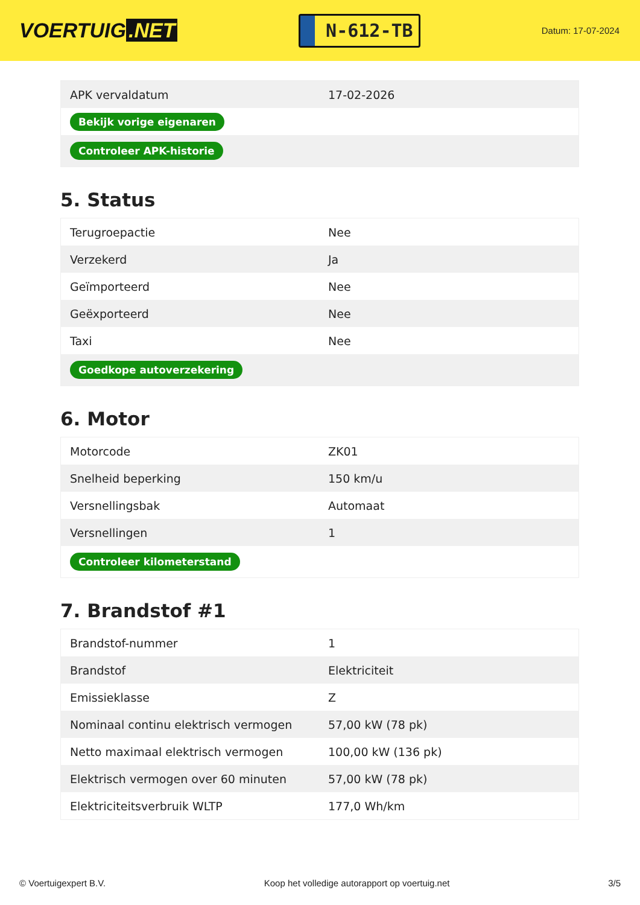VOERTUIG.NET
N-612-TB
Datum: 17-07-2024
| APK vervaldatum | 17-02-2026 |
| Bekijk vorige eigenaren | |
| Controleer APK-historie | |
5. Status
| Terugroepactie | Nee |
| Verzekerd | Ja |
| Geïmporteerd | Nee |
| Geëxporteerd | Nee |
| Taxi | Nee |
| Goedkope autoverzekering | |
6. Motor
| Motorcode | ZK01 |
| Snelheid beperking | 150 km/u |
| Versnellingsbak | Automaat |
| Versnellingen | 1 |
| Controleer kilometerstand | |
7. Brandstof #1
| Brandstof-nummer | 1 |
| Brandstof | Elektriciteit |
| Emissieklasse | Z |
| Nominaal continu elektrisch vermogen | 57,00 kW (78 pk) |
| Netto maximaal elektrisch vermogen | 100,00 kW (136 pk) |
| Elektrisch vermogen over 60 minuten | 57,00 kW (78 pk) |
| Elektriciteitsverbruik WLTP | 177,0 Wh/km |
© Voertuigexpert B.V. Koop het volledige autorapport op voertuig.net 3/5